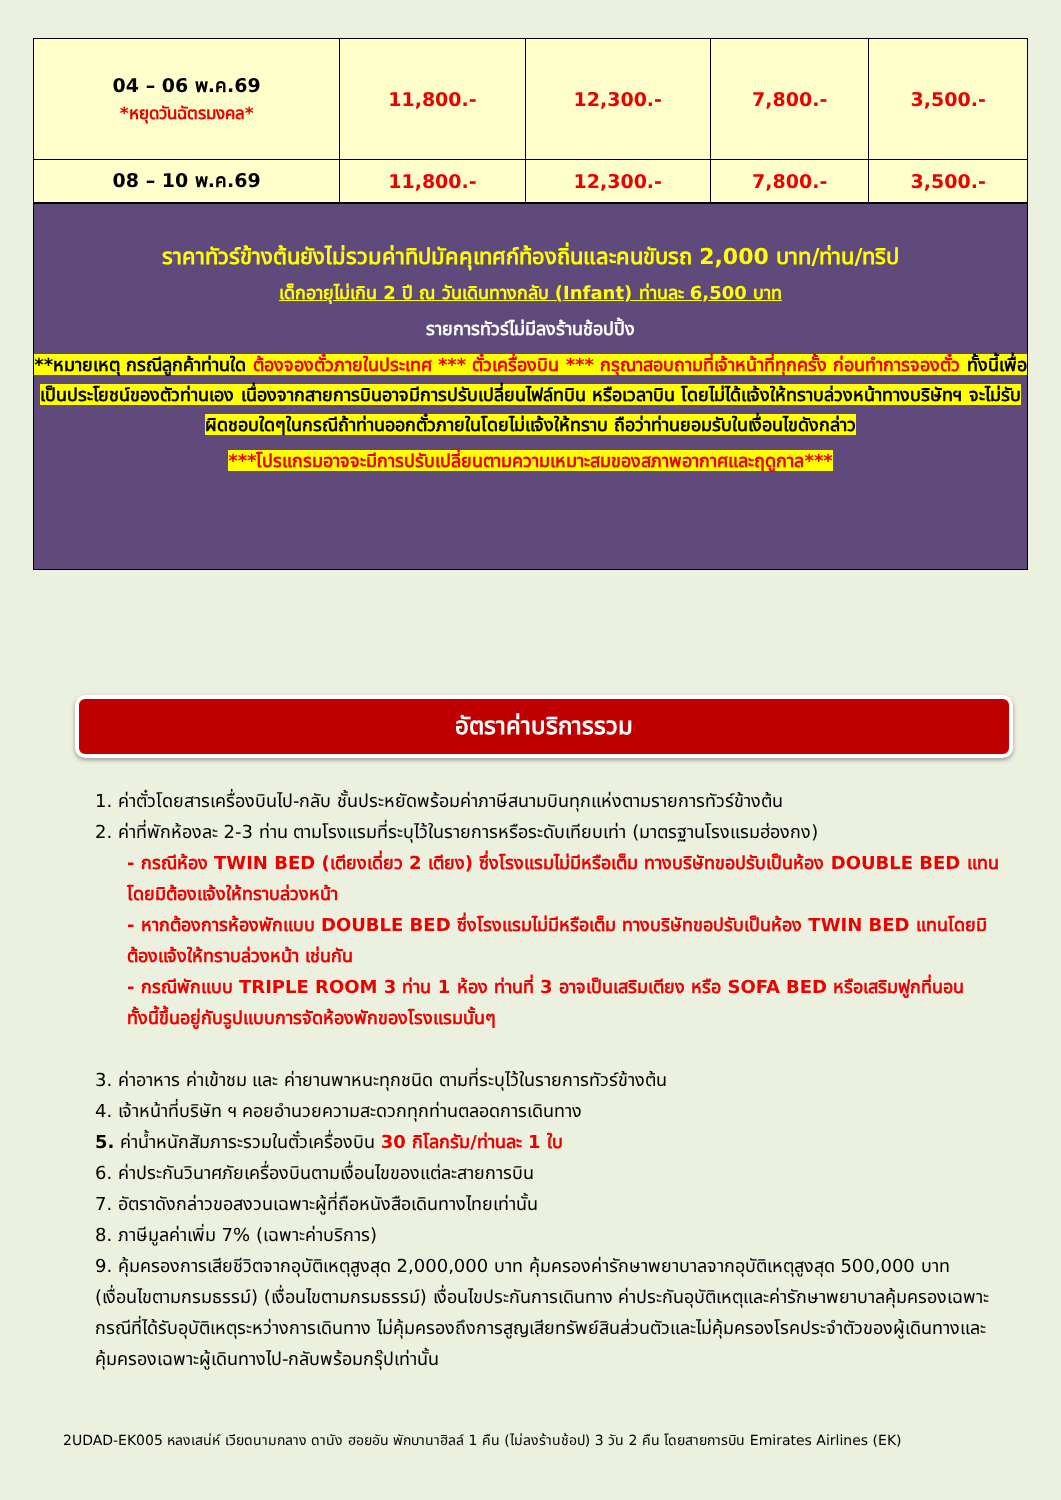| 04 – 06 พ.ค.69 *หยุดวันฉัตรมงคล* | 11,800.- | 12,300.- | 7,800.- | 3,500.- |
| 08 – 10 พ.ค.69 | 11,800.- | 12,300.- | 7,800.- | 3,500.- |
ราคาทัวร์ข้างต้นยังไม่รวมค่าทิปมัคคุเทศก์ท้องถิ่นและคนขับรถ 2,000 บาท/ท่าน/ทริป
เด็กอายุไม่เกิน 2 ปี ณ วันเดินทางกลับ (Infant) ท่านละ 6,500 บาท
รายการทัวร์ไม่มีลงร้านช้อปปิ้ง
**หมายเหตุ กรณีลูกค้าท่านใด ต้องจองตั๋วภายในประเทศ *** ตั๋วเครื่องบิน *** กรุณาสอบถามที่เจ้าหน้าที่ทุกครั้ง ก่อนทำการจองตั๋ว ทั้งนี้เพื่อเป็นประโยชน์ของตัวท่านเอง เนื่องจากสายการบินอาจมีการปรับเปลี่ยนไฟล์ทบิน หรือเวลาบิน โดยไม่ได้แจ้งให้ทราบล่วงหน้าทางบริษัทฯ จะไม่รับผิดชอบใดๆในกรณีถ้าท่านออกตั๋วภายในโดยไม่แจ้งให้ทราบ ถือว่าท่านยอมรับในเงื่อนไขดังกล่าว
***โปรแกรมอาจจะมีการปรับเปลี่ยนตามความเหมาะสมของสภาพอากาศและฤดูกาล***
อัตราค่าบริการรวม
1. ค่าตั๋วโดยสารเครื่องบินไป-กลับ ชั้นประหยัดพร้อมค่าภาษีสนามบินทุกแห่งตามรายการทัวร์ข้างต้น
2. ค่าที่พักห้องละ 2-3 ท่าน ตามโรงแรมที่ระบุไว้ในรายการหรือระดับเทียบเท่า (มาตรฐานโรงแรมฮ่องกง)
- กรณีห้อง TWIN BED (เตียงเดี่ยว 2 เตียง) ซึ่งโรงแรมไม่มีหรือเต็ม ทางบริษัทขอปรับเป็นห้อง DOUBLE BED แทนโดยมิต้องแจ้งให้ทราบล่วงหน้า
- หากต้องการห้องพักแบบ DOUBLE BED ซึ่งโรงแรมไม่มีหรือเต็ม ทางบริษัทขอปรับเป็นห้อง TWIN BED แทนโดยมิต้องแจ้งให้ทราบล่วงหน้า เช่นกัน
- กรณีพักแบบ TRIPLE ROOM 3 ท่าน 1 ห้อง ท่านที่ 3 อาจเป็นเสริมเตียง หรือ SOFA BED หรือเสริมฟูกที่นอน ทั้งนี้ขึ้นอยู่กับรูปแบบการจัดห้องพักของโรงแรมนั้นๆ
3. ค่าอาหาร ค่าเข้าชม และ ค่ายานพาหนะทุกชนิด ตามที่ระบุไว้ในรายการทัวร์ข้างต้น
4. เจ้าหน้าที่บริษัท ฯ คอยอำนวยความสะดวกทุกท่านตลอดการเดินทาง
5. ค่าน้ำหนักสัมภาระรวมในตั๋วเครื่องบิน 30 กิโลกรัม/ท่านละ 1 ใบ
6. ค่าประกันวินาศภัยเครื่องบินตามเงื่อนไขของแต่ละสายการบิน
7. อัตราดังกล่าวขอสงวนเฉพาะผู้ที่ถือหนังสือเดินทางไทยเท่านั้น
8. ภาษีมูลค่าเพิ่ม 7% (เฉพาะค่าบริการ)
9. คุ้มครองการเสียชีวิตจากอุบัติเหตุสูงสุด 2,000,000 บาท คุ้มครองค่ารักษาพยาบาลจากอุบัติเหตุสูงสุด 500,000 บาท (เงื่อนไขตามกรมธรรม์) (เงื่อนไขตามกรมธรรม์) เงื่อนไขประกันการเดินทาง ค่าประกันอุบัติเหตุและค่ารักษาพยาบาลคุ้มครองเฉพาะกรณีที่ได้รับอุบัติเหตุระหว่างการเดินทาง ไม่คุ้มครองถึงการสูญเสียทรัพย์สินส่วนตัวและไม่คุ้มครองโรคประจำตัวของผู้เดินทางและคุ้มครองเฉพาะผู้เดินทางไป-กลับพร้อมกรุ๊ปเท่านั้น
2UDAD-EK005 หลงเสน่ห์ เวียดนามกลาง ดานัง ฮอยอัน พักบานาฮิลล์ 1 คืน (ไม่ลงร้านช้อป) 3 วัน 2 คืน โดยสายการบิน Emirates Airlines (EK)